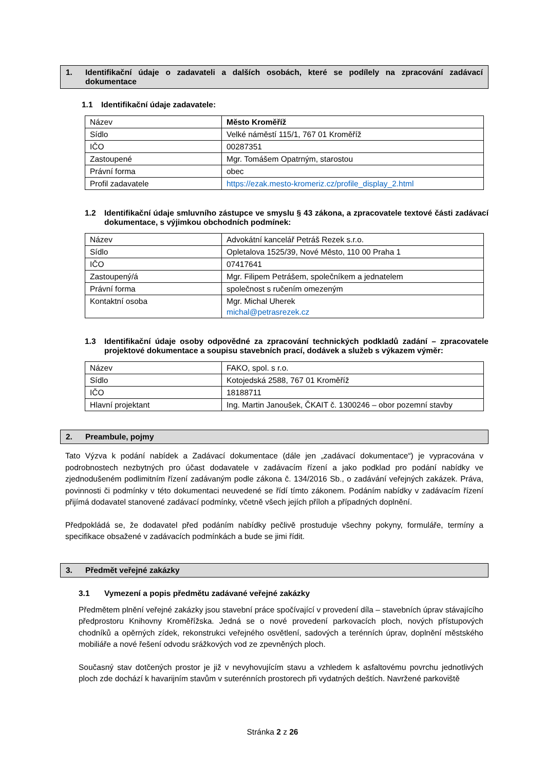1. Identifikační údaje o zadavateli a dalších osobách, které se podílely na zpracování zadávací dokumentace
1.1 Identifikační údaje zadavatele:
| Název | Město Kroměříž |
| Sídlo | Velké náměstí 115/1, 767 01 Kroměříž |
| IČO | 00287351 |
| Zastoupené | Mgr. Tomášem Opatrným, starostou |
| Právní forma | obec |
| Profil zadavatele | https://ezak.mesto-kromeriz.cz/profile_display_2.html |
1.2 Identifikační údaje smluvního zástupce ve smyslu § 43 zákona, a zpracovatele textové části zadávací dokumentace, s výjimkou obchodních podmínek:
| Název | Advokátní kancelář Petráš Rezek s.r.o. |
| Sídlo | Opletalova 1525/39, Nové Město, 110 00 Praha 1 |
| IČO | 07417641 |
| Zastoupený/á | Mgr. Filipem Petrášem, společníkem a jednatelem |
| Právní forma | společnost s ručením omezeným |
| Kontaktní osoba | Mgr. Michal Uherek michal@petrasrezek.cz |
1.3 Identifikační údaje osoby odpovědné za zpracování technických podkladů zadání – zpracovatele projektové dokumentace a soupisu stavebních prací, dodávek a služeb s výkazem výměr:
| Název | FAKO, spol. s r.o. |
| Sídlo | Kotojedská 2588, 767 01 Kroměříž |
| IČO | 18188711 |
| Hlavní projektant | Ing. Martin Janoušek, ČKAIT č. 1300246 – obor pozemní stavby |
2. Preambule, pojmy
Tato Výzva k podání nabídek a Zadávací dokumentace (dále jen „zadávací dokumentace“) je vypracována v podrobnostech nezbytných pro účast dodavatele v zadávacím řízení a jako podklad pro podání nabídky ve zjednodušeném podlimitním řízení zadávaným podle zákona č. 134/2016 Sb., o zadávání veřejných zakázek. Práva, povinnosti či podmínky v této dokumentaci neuvedené se řídí tímto zákonem. Podáním nabídky v zadávacím řízení přijímá dodavatel stanovené zadávací podmínky, včetně všech jejích příloh a případných doplnění.
Předpokládá se, že dodavatel před podáním nabídky pečlivě prostuduje všechny pokyny, formuláře, termíny a specifikace obsažené v zadávacích podmínkách a bude se jimi řídit.
3. Předmět veřejné zakázky
3.1 Vymezení a popis předmětu zadávané veřejné zakázky
Předmětem plnění veřejné zakázky jsou stavební práce spočívající v provedení díla – stavebních úprav stávajícího předprostoru Knihovny Kroměřížska. Jedná se o nové provedení parkovacích ploch, nových přístupových chodníků a opěrných zídek, rekonstrukci veřejného osvětlení, sadových a terénních úprav, doplnění městského mobiliáře a nové řešení odvodu srážkových vod ze zpevněných ploch.
Současný stav dotčených prostor je již v nevyhovujícím stavu a vzhledem k asfaltovému povrchu jednotlivých ploch zde dochází k havarijním stavům v suterénních prostorech při vydatných deštích. Navržené parkoviště
Stránka 2 z 26